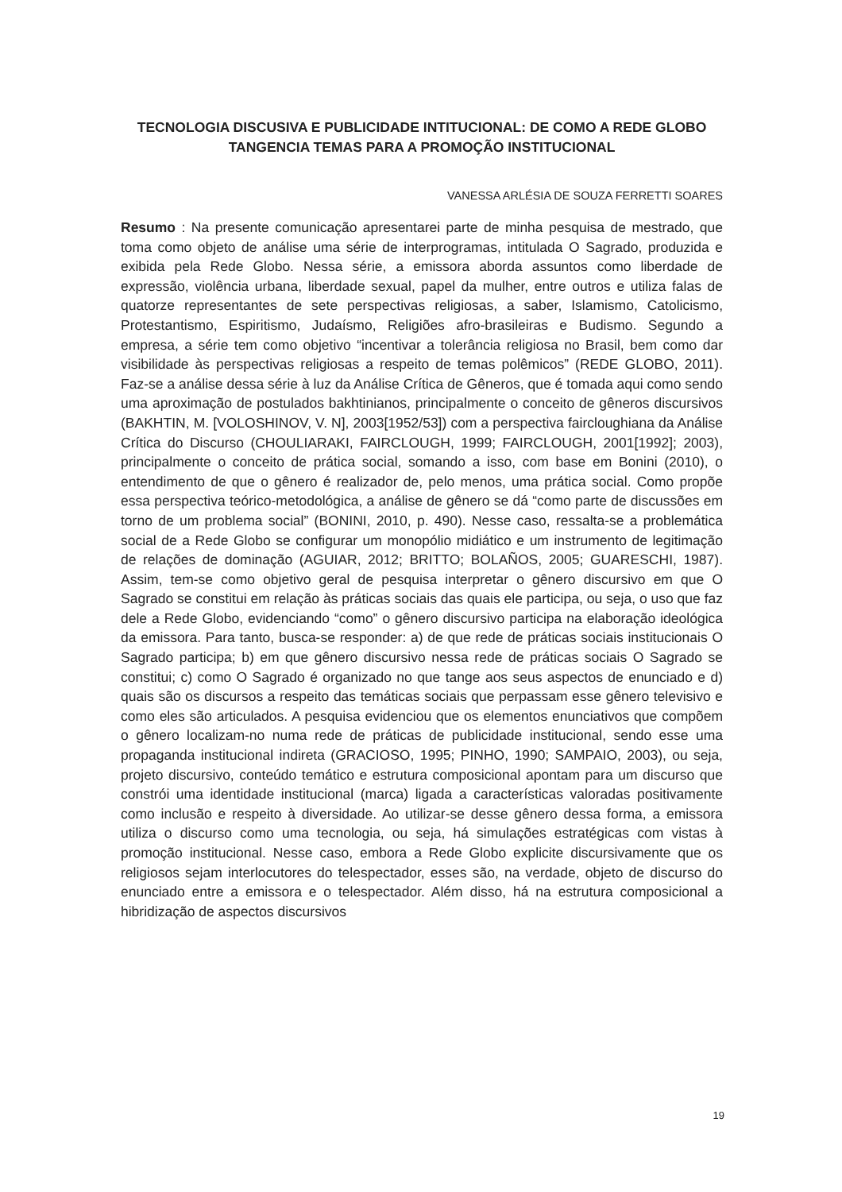TECNOLOGIA DISCUSIVA E PUBLICIDADE INTITUCIONAL: DE COMO A REDE GLOBO TANGENCIA TEMAS PARA A PROMOÇÃO INSTITUCIONAL
VANESSA ARLÉSIA DE SOUZA FERRETTI SOARES
Resumo : Na presente comunicação apresentarei parte de minha pesquisa de mestrado, que toma como objeto de análise uma série de interprogramas, intitulada O Sagrado, produzida e exibida pela Rede Globo. Nessa série, a emissora aborda assuntos como liberdade de expressão, violência urbana, liberdade sexual, papel da mulher, entre outros e utiliza falas de quatorze representantes de sete perspectivas religiosas, a saber, Islamismo, Catolicismo, Protestantismo, Espiritismo, Judaísmo, Religiões afro-brasileiras e Budismo. Segundo a empresa, a série tem como objetivo “incentivar a tolerância religiosa no Brasil, bem como dar visibilidade às perspectivas religiosas a respeito de temas polêmicos” (REDE GLOBO, 2011). Faz-se a análise dessa série à luz da Análise Crítica de Gêneros, que é tomada aqui como sendo uma aproximação de postulados bakhtinianos, principalmente o conceito de gêneros discursivos (BAKHTIN, M. [VOLOSHINOV, V. N], 2003[1952/53]) com a perspectiva faircloughiana da Análise Crítica do Discurso (CHOULIARAKI, FAIRCLOUGH, 1999; FAIRCLOUGH, 2001[1992]; 2003), principalmente o conceito de prática social, somando a isso, com base em Bonini (2010), o entendimento de que o gênero é realizador de, pelo menos, uma prática social. Como propõe essa perspectiva teórico-metodológica, a análise de gênero se dá “como parte de discussões em torno de um problema social” (BONINI, 2010, p. 490). Nesse caso, ressalta-se a problemática social de a Rede Globo se configurar um monopólio midiático e um instrumento de legitimação de relações de dominação (AGUIAR, 2012; BRITTO; BOLAÑOS, 2005; GUARESCHI, 1987). Assim, tem-se como objetivo geral de pesquisa interpretar o gênero discursivo em que O Sagrado se constitui em relação às práticas sociais das quais ele participa, ou seja, o uso que faz dele a Rede Globo, evidenciando “como” o gênero discursivo participa na elaboração ideológica da emissora. Para tanto, busca-se responder: a) de que rede de práticas sociais institucionais O Sagrado participa; b) em que gênero discursivo nessa rede de práticas sociais O Sagrado se constitui; c) como O Sagrado é organizado no que tange aos seus aspectos de enunciado e d) quais são os discursos a respeito das temáticas sociais que perpassam esse gênero televisivo e como eles são articulados. A pesquisa evidenciou que os elementos enunciativos que compõem o gênero localizam-no numa rede de práticas de publicidade institucional, sendo esse uma propaganda institucional indireta (GRACIOSO, 1995; PINHO, 1990; SAMPAIO, 2003), ou seja, projeto discursivo, conteúdo temático e estrutura composicional apontam para um discurso que constrói uma identidade institucional (marca) ligada a características valoradas positivamente como inclusão e respeito à diversidade. Ao utilizar-se desse gênero dessa forma, a emissora utiliza o discurso como uma tecnologia, ou seja, há simulações estratégicas com vistas à promoção institucional. Nesse caso, embora a Rede Globo explicite discursivamente que os religiosos sejam interlocutores do telespectador, esses são, na verdade, objeto de discurso do enunciado entre a emissora e o telespectador. Além disso, há na estrutura composicional a hibridização de aspectos discursivos
19